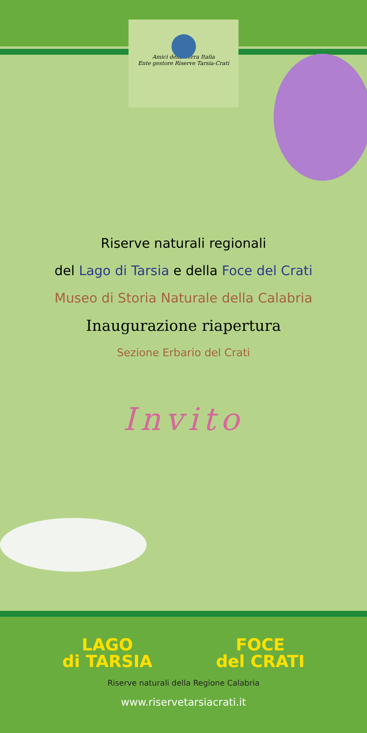Amici della Terra Italia
Ente gestore Riserve Tarsia-Crati
Riserve naturali regionali
del Lago di Tarsia e della Foce del Crati
Museo di Storia Naturale della Calabria
Inaugurazione riapertura
Sezione Erbario del Crati
Invito
LAGO
di TARSIA
FOCE
del CRATI
Riserve naturali della Regione Calabria
www.riservetarsiacrati.it